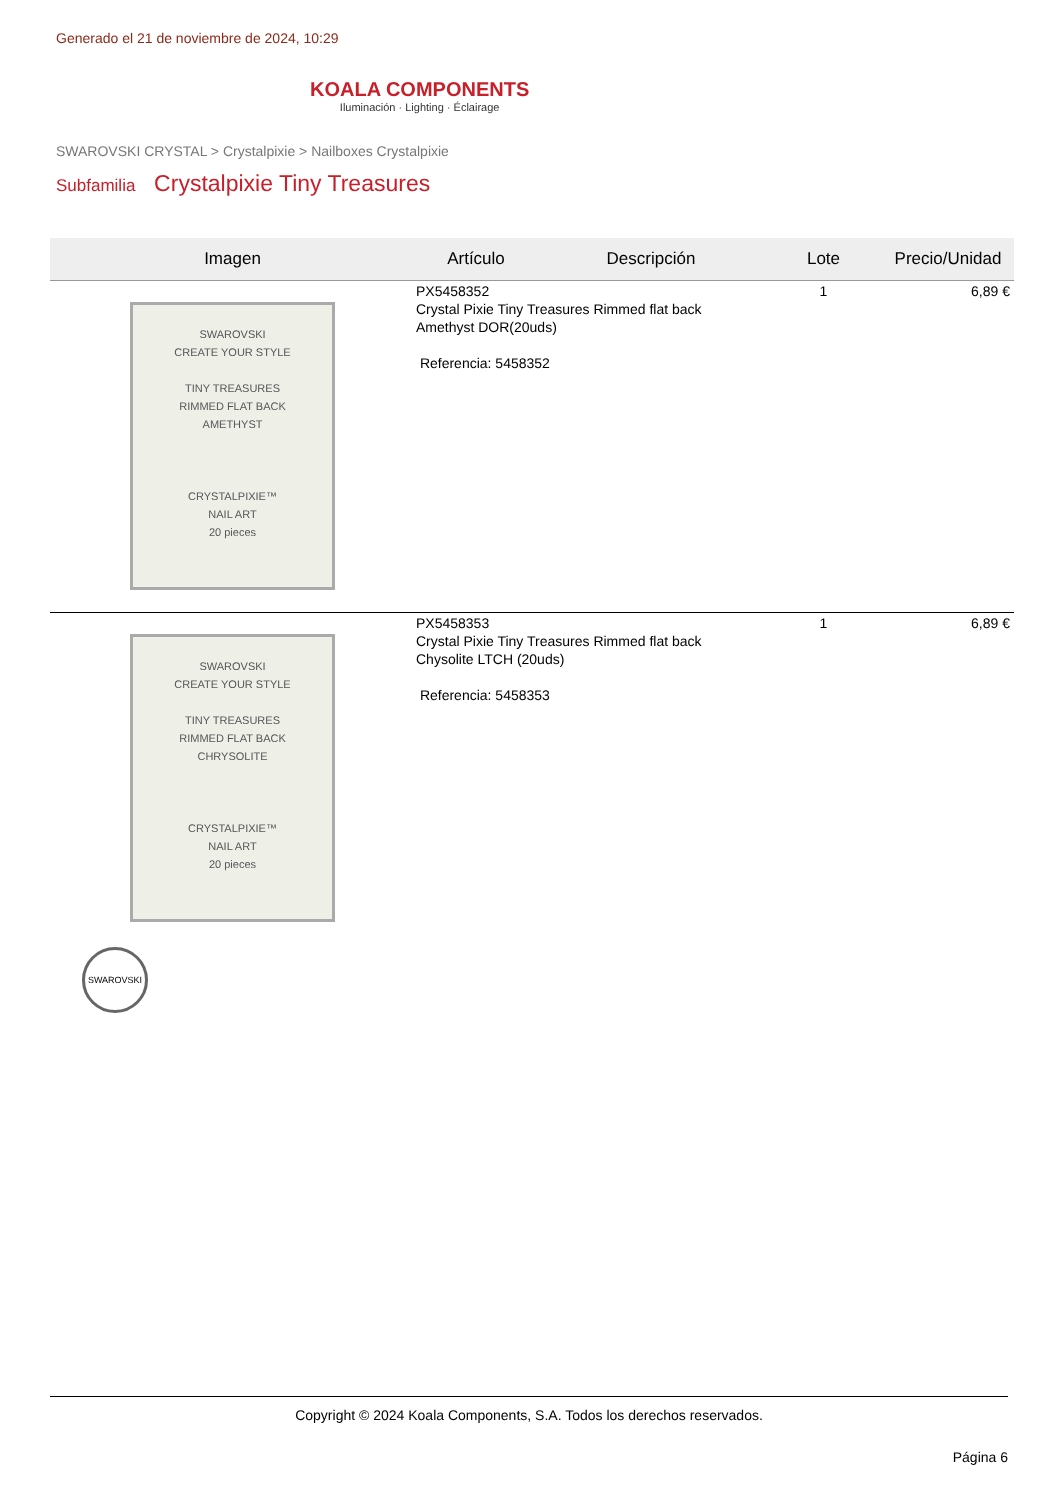Generado el 21 de noviembre de 2024, 10:29
KOALA COMPONENTS
Iluminación · Lighting · Éclairage
SWAROVSKI CRYSTAL > Crystalpixie > Nailboxes Crystalpixie
Subfamilia Crystalpixie Tiny Treasures
| Imagen | Artículo | Descripción | Lote | Precio/Unidad |
| --- | --- | --- | --- | --- |
| SWAROVSKI CREATE YOUR STYLE TINY TREASURES RIMMED FLAT BACK AMETHYST CRYSTALPIXIE™ NAIL ART 20 pieces | PX5458352 Crystal Pixie Tiny Treasures Rimmed flat back Amethyst DOR(20uds) Referencia: 5458352 | | 1 | 6,89 € |
| SWAROVSKI CREATE YOUR STYLE TINY TREASURES RIMMED FLAT BACK CHRYSOLITE CRYSTALPIXIE™ NAIL ART 20 pieces | PX5458353 Crystal Pixie Tiny Treasures Rimmed flat back Chysolite LTCH (20uds) Referencia: 5458353 | | 1 | 6,89 € |
SWAROVSKI
Copyright © 2024 Koala Components, S.A. Todos los derechos reservados.
Página 6